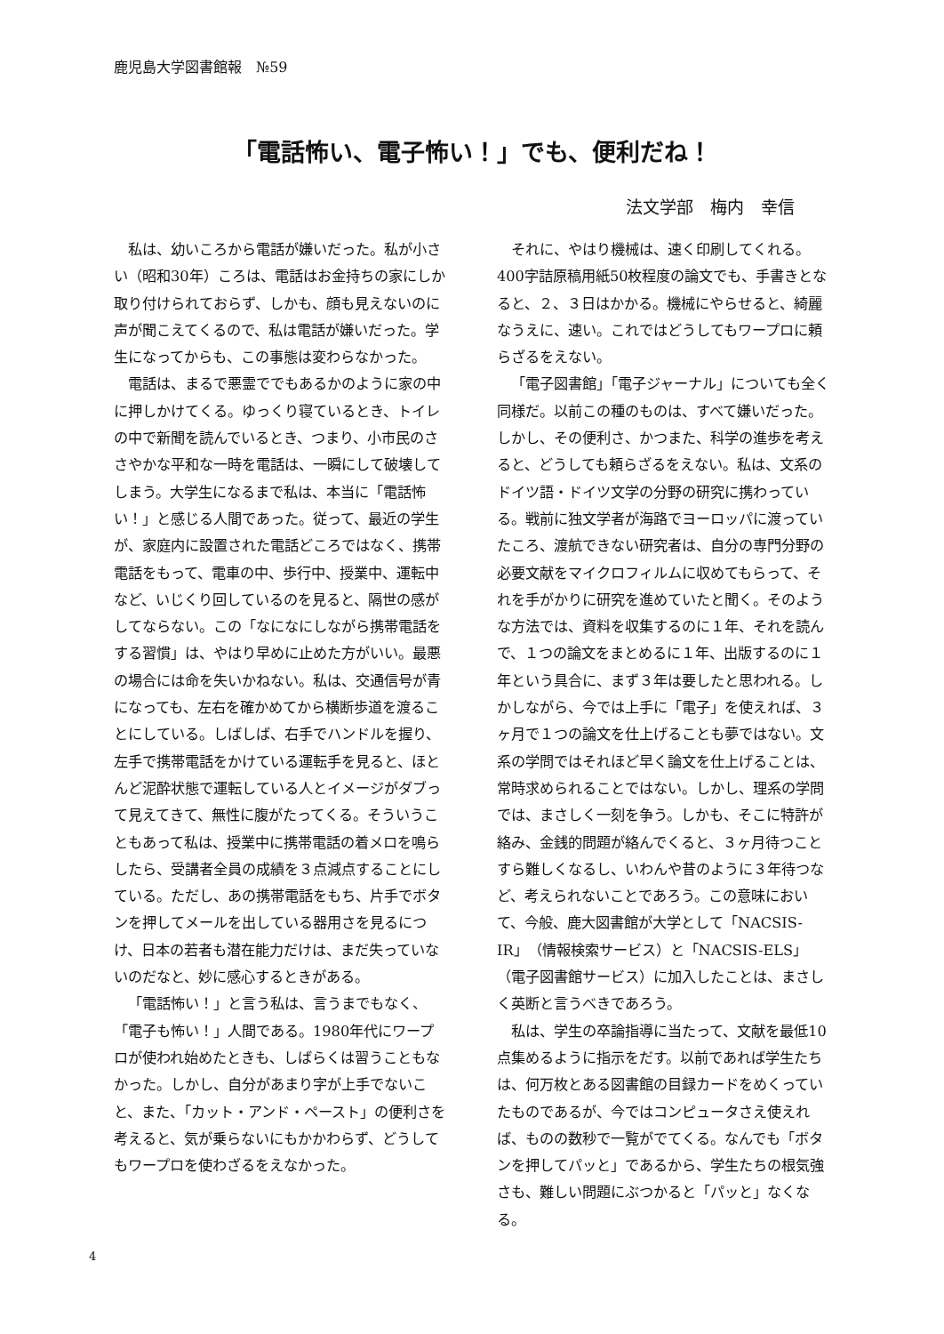鹿児島大学図書館報　№59
「電話怖い、電子怖い！」でも、便利だね！
法文学部　梅内　幸信
私は、幼いころから電話が嫌いだった。私が小さい（昭和30年）ころは、電話はお金持ちの家にしか取り付けられておらず、しかも、顔も見えないのに声が聞こえてくるので、私は電話が嫌いだった。学生になってからも、この事態は変わらなかった。
電話は、まるで悪霊ででもあるかのように家の中に押しかけてくる。ゆっくり寝ているとき、トイレの中で新聞を読んでいるとき、つまり、小市民のささやかな平和な一時を電話は、一瞬にして破壊してしまう。大学生になるまで私は、本当に「電話怖い！」と感じる人間であった。従って、最近の学生が、家庭内に設置された電話どころではなく、携帯電話をもって、電車の中、歩行中、授業中、運転中など、いじくり回しているのを見ると、隔世の感がしてならない。この「なになにしながら携帯電話をする習慣」は、やはり早めに止めた方がいい。最悪の場合には命を失いかねない。私は、交通信号が青になっても、左右を確かめてから横断歩道を渡ることにしている。しばしば、右手でハンドルを握り、左手で携帯電話をかけている運転手を見ると、ほとんど泥酔状態で運転している人とイメージがダブって見えてきて、無性に腹がたってくる。そういうこともあって私は、授業中に携帯電話の着メロを鳴らしたら、受講者全員の成績を３点減点することにしている。ただし、あの携帯電話をもち、片手でボタンを押してメールを出している器用さを見るにつけ、日本の若者も潜在能力だけは、まだ失っていないのだなと、妙に感心するときがある。
「電話怖い！」と言う私は、言うまでもなく、「電子も怖い！」人間である。1980年代にワープロが使われ始めたときも、しばらくは習うこともなかった。しかし、自分があまり字が上手でないこと、また、「カット・アンド・ペースト」の便利さを考えると、気が乗らないにもかかわらず、どうしてもワープロを使わざるをえなかった。
それに、やはり機械は、速く印刷してくれる。400字詰原稿用紙50枚程度の論文でも、手書きとなると、２、３日はかかる。機械にやらせると、綺麗なうえに、速い。これではどうしてもワープロに頼らざるをえない。
「電子図書館」「電子ジャーナル」についても全く同様だ。以前この種のものは、すべて嫌いだった。しかし、その便利さ、かつまた、科学の進歩を考えると、どうしても頼らざるをえない。私は、文系のドイツ語・ドイツ文学の分野の研究に携わっている。戦前に独文学者が海路でヨーロッパに渡っていたころ、渡航できない研究者は、自分の専門分野の必要文献をマイクロフィルムに収めてもらって、それを手がかりに研究を進めていたと聞く。そのような方法では、資料を収集するのに１年、それを読んで、１つの論文をまとめるに１年、出版するのに１年という具合に、まず３年は要したと思われる。しかしながら、今では上手に「電子」を使えれば、３ヶ月で１つの論文を仕上げることも夢ではない。文系の学問ではそれほど早く論文を仕上げることは、常時求められることではない。しかし、理系の学問では、まさしく一刻を争う。しかも、そこに特許が絡み、金銭的問題が絡んでくると、３ヶ月待つことすら難しくなるし、いわんや昔のように３年待つなど、考えられないことであろう。この意味において、今般、鹿大図書館が大学として「NACSIS-IR」（情報検索サービス）と「NACSIS-ELS」（電子図書館サービス）に加入したことは、まさしく英断と言うべきであろう。
私は、学生の卒論指導に当たって、文献を最低10点集めるように指示をだす。以前であれば学生たちは、何万枚とある図書館の目録カードをめくっていたものであるが、今ではコンピュータさえ使えれば、ものの数秒で一覧がでてくる。なんでも「ボタンを押してパッと」であるから、学生たちの根気強さも、難しい問題にぶつかると「パッと」なくなる。
4